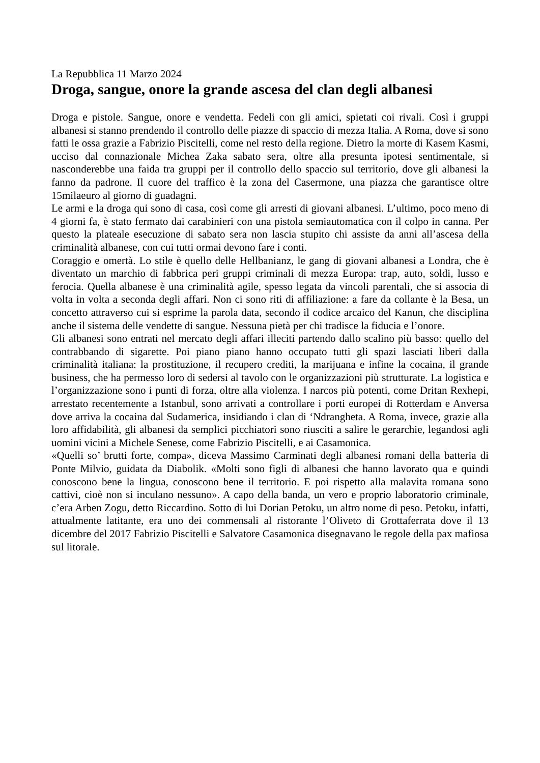La Repubblica 11 Marzo 2024
Droga, sangue, onore la grande ascesa del clan degli albanesi
Droga e pistole. Sangue, onore e vendetta. Fedeli con gli amici, spietati coi rivali. Così i gruppi albanesi si stanno prendendo il controllo delle piazze di spaccio di mezza Italia. A Roma, dove si sono fatti le ossa grazie a Fabrizio Piscitelli, come nel resto della regione. Dietro la morte di Kasem Kasmi, ucciso dal connazionale Michea Zaka sabato sera, oltre alla presunta ipotesi sentimentale, si nasconderebbe una faida tra gruppi per il controllo dello spaccio sul territorio, dove gli albanesi la fanno da padrone. Il cuore del traffico è la zona del Casermone, una piazza che garantisce oltre 15milaeuro al giorno di guadagni.
Le armi e la droga qui sono di casa, così come gli arresti di giovani albanesi. L’ultimo, poco meno di 4 giorni fa, è stato fermato dai carabinieri con una pistola semiautomatica con il colpo in canna. Per questo la plateale esecuzione di sabato sera non lascia stupito chi assiste da anni all’ascesa della criminalità albanese, con cui tutti ormai devono fare i conti.
Coraggio e omertà. Lo stile è quello delle Hellbanianz, le gang di giovani albanesi a Londra, che è diventato un marchio di fabbrica peri gruppi criminali di mezza Europa: trap, auto, soldi, lusso e ferocia. Quella albanese è una criminalità agile, spesso legata da vincoli parentali, che si associa di volta in volta a seconda degli affari. Non ci sono riti di affiliazione: a fare da collante è la Besa, un concetto attraverso cui si esprime la parola data, secondo il codice arcaico del Kanun, che disciplina anche il sistema delle vendette di sangue. Nessuna pietà per chi tradisce la fiducia e l’onore.
Gli albanesi sono entrati nel mercato degli affari illeciti partendo dallo scalino più basso: quello del contrabbando di sigarette. Poi piano piano hanno occupato tutti gli spazi lasciati liberi dalla criminalità italiana: la prostituzione, il recupero crediti, la marijuana e infine la cocaina, il grande business, che ha permesso loro di sedersi al tavolo con le organizzazioni più strutturate. La logistica e l’organizzazione sono i punti di forza, oltre alla violenza. I narcos più potenti, come Dritan Rexhepi, arrestato recentemente a Istanbul, sono arrivati a controllare i porti europei di Rotterdam e Anversa dove arriva la cocaina dal Sudamerica, insidiando i clan di ‘Ndrangheta. A Roma, invece, grazie alla loro affidabilità, gli albanesi da semplici picchiatori sono riusciti a salire le gerarchie, legandosi agli uomini vicini a Michele Senese, come Fabrizio Piscitelli, e ai Casamonica.
«Quelli so’ brutti forte, compa», diceva Massimo Carminati degli albanesi romani della batteria di Ponte Milvio, guidata da Diabolik. «Molti sono figli di albanesi che hanno lavorato qua e quindi conoscono bene la lingua, conoscono bene il territorio. E poi rispetto alla malavita romana sono cattivi, cioè non si inculano nessuno». A capo della banda, un vero e proprio laboratorio criminale, c’era Arben Zogu, detto Riccardino. Sotto di lui Dorian Petoku, un altro nome di peso. Petoku, infatti, attualmente latitante, era uno dei commensali al ristorante l’Oliveto di Grottaferrata dove il 13 dicembre del 2017 Fabrizio Piscitelli e Salvatore Casamonica disegnavano le regole della pax mafiosa sul litorale.